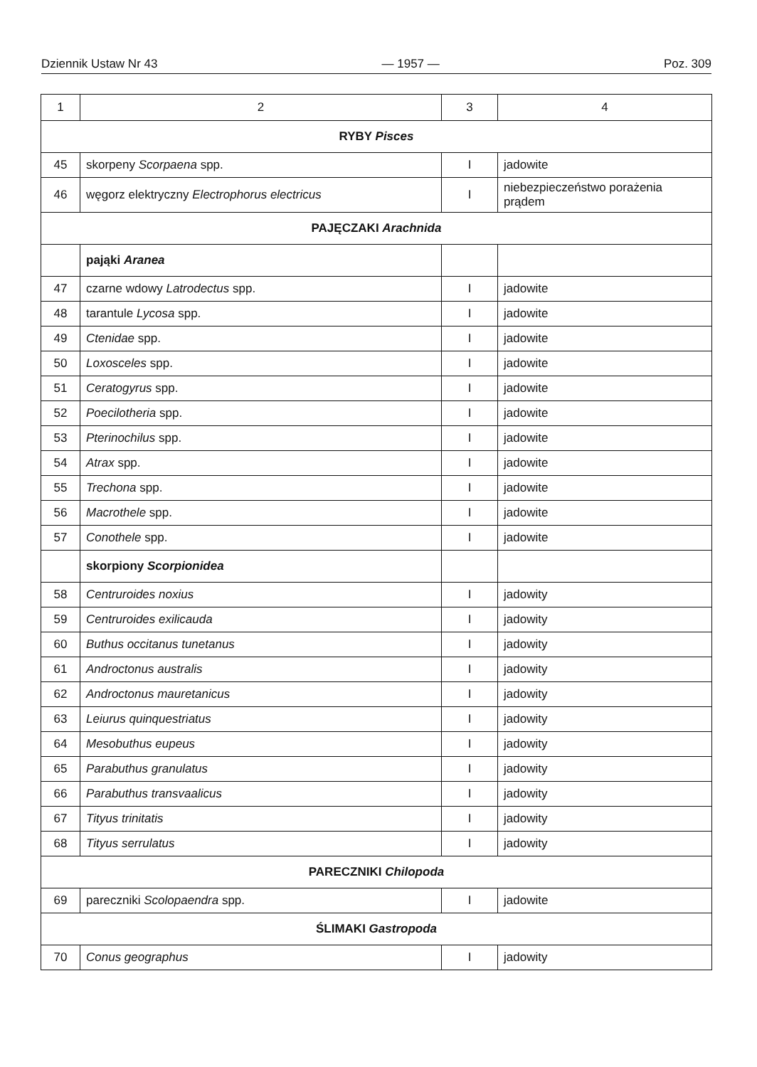Dziennik Ustaw Nr 43 — 1957 — Poz. 309
| 1 | 2 | 3 | 4 |
| --- | --- | --- | --- |
| RYBY Pisces | | | |
| 45 | skorpeny Scorpaena spp. | I | jadowite |
| 46 | węgorz elektryczny Electrophorus electricus | I | niebezpieczeństwo porażenia prądem |
| PAJĘCZAKI Arachnida | | | |
| | pająki Aranea | | |
| 47 | czarne wdowy Latrodectus spp. | I | jadowite |
| 48 | tarantule Lycosa spp. | I | jadowite |
| 49 | Ctenidae spp. | I | jadowite |
| 50 | Loxosceles spp. | I | jadowite |
| 51 | Ceratogyrus spp. | I | jadowite |
| 52 | Poecilotheria spp. | I | jadowite |
| 53 | Pterinochilus spp. | I | jadowite |
| 54 | Atrax spp. | I | jadowite |
| 55 | Trechona spp. | I | jadowite |
| 56 | Macrothele spp. | I | jadowite |
| 57 | Conothele spp. | I | jadowite |
| | skorpiony Scorpionidea | | |
| 58 | Centruroides noxius | I | jadowity |
| 59 | Centruroides exilicauda | I | jadowity |
| 60 | Buthus occitanus tunetanus | I | jadowity |
| 61 | Androctonus australis | I | jadowity |
| 62 | Androctonus mauretanicus | I | jadowity |
| 63 | Leiurus quinquestriatus | I | jadowity |
| 64 | Mesobuthus eupeus | I | jadowity |
| 65 | Parabuthus granulatus | I | jadowity |
| 66 | Parabuthus transvaalicus | I | jadowity |
| 67 | Tityus trinitatis | I | jadowity |
| 68 | Tityus serrulatus | I | jadowity |
| PARECZNIKI Chilopoda | | | |
| 69 | pareczniki Scolopaendra spp. | I | jadowite |
| ŚLIMAKI Gastropoda | | | |
| 70 | Conus geographus | I | jadowity |